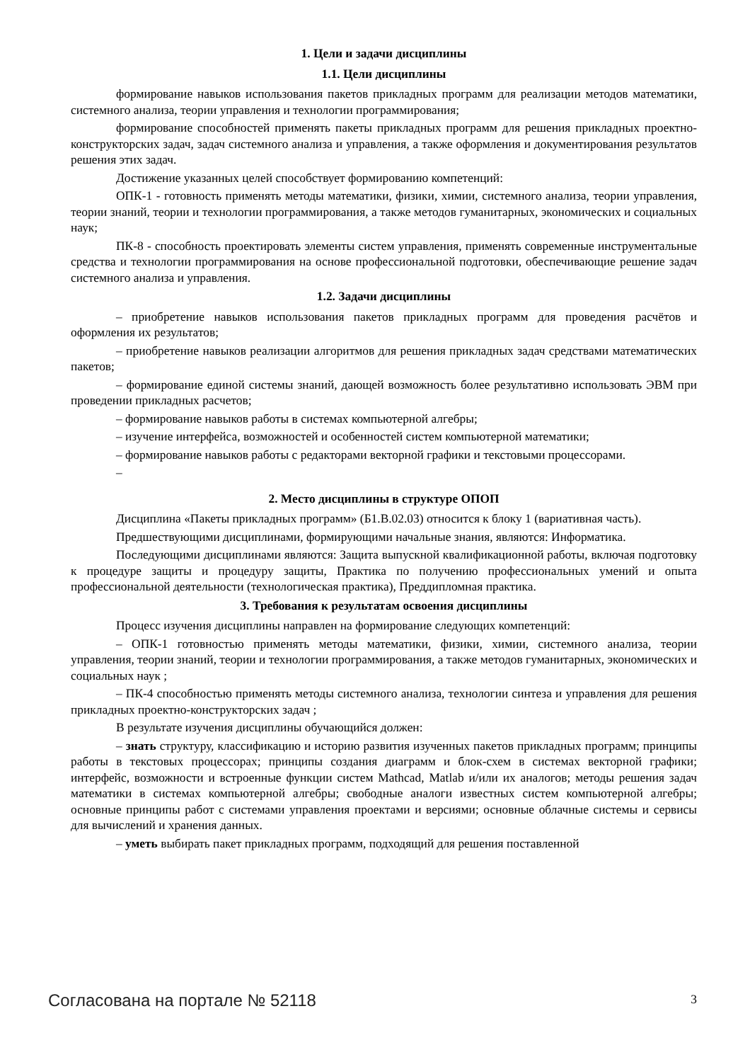1. Цели и задачи дисциплины
1.1. Цели дисциплины
формирование навыков использования пакетов прикладных программ для реализации методов математики, системного анализа, теории управления и технологии программирования;
формирование способностей применять пакеты прикладных программ для решения прикладных проектно-конструкторских задач, задач системного анализа и управления, а также оформления и документирования результатов решения этих задач.
Достижение указанных целей способствует формированию компетенций:
ОПК-1 - готовность применять методы математики, физики, химии, системного анализа, теории управления, теории знаний, теории и технологии программирования, а также методов гуманитарных, экономических и социальных наук;
ПК-8 - способность проектировать элементы систем управления, применять современные инструментальные средства и технологии программирования на основе профессиональной подготовки, обеспечивающие решение задач системного анализа и управления.
1.2. Задачи дисциплины
– приобретение навыков использования пакетов прикладных программ для проведения расчётов и оформления их результатов;
– приобретение навыков реализации алгоритмов для решения прикладных задач средствами математических пакетов;
– формирование единой системы знаний, дающей возможность более результативно использовать ЭВМ при проведении прикладных расчетов;
– формирование навыков работы в системах компьютерной алгебры;
– изучение интерфейса, возможностей и особенностей систем компьютерной математики;
– формирование навыков работы с редакторами векторной графики и текстовыми процессорами.
–
2. Место дисциплины в структуре ОПОП
Дисциплина «Пакеты прикладных программ» (Б1.В.02.03) относится к блоку 1 (вариативная часть).
Предшествующими дисциплинами, формирующими начальные знания, являются: Информатика.
Последующими дисциплинами являются: Защита выпускной квалификационной работы, включая подготовку к процедуре защиты и процедуру защиты, Практика по получению профессиональных умений и опыта профессиональной деятельности (технологическая практика), Преддипломная практика.
3. Требования к результатам освоения дисциплины
Процесс изучения дисциплины направлен на формирование следующих компетенций:
– ОПК-1 готовностью применять методы математики, физики, химии, системного анализа, теории управления, теории знаний, теории и технологии программирования, а также методов гуманитарных, экономических и социальных наук ;
– ПК-4 способностью применять методы системного анализа, технологии синтеза и управления для решения прикладных проектно-конструкторских задач ;
В результате изучения дисциплины обучающийся должен:
– знать структуру, классификацию и историю развития изученных пакетов прикладных программ; принципы работы в текстовых процессорах; принципы создания диаграмм и блок-схем в системах векторной графики; интерфейс, возможности и встроенные функции систем Mathcad, Matlab и/или их аналогов; методы решения задач математики в системах компьютерной алгебры; свободные аналоги известных систем компьютерной алгебры; основные принципы работ с системами управления проектами и версиями; основные облачные системы и сервисы для вычислений и хранения данных.
– уметь выбирать пакет прикладных программ, подходящий для решения поставленной
Согласована на портале № 52118 3